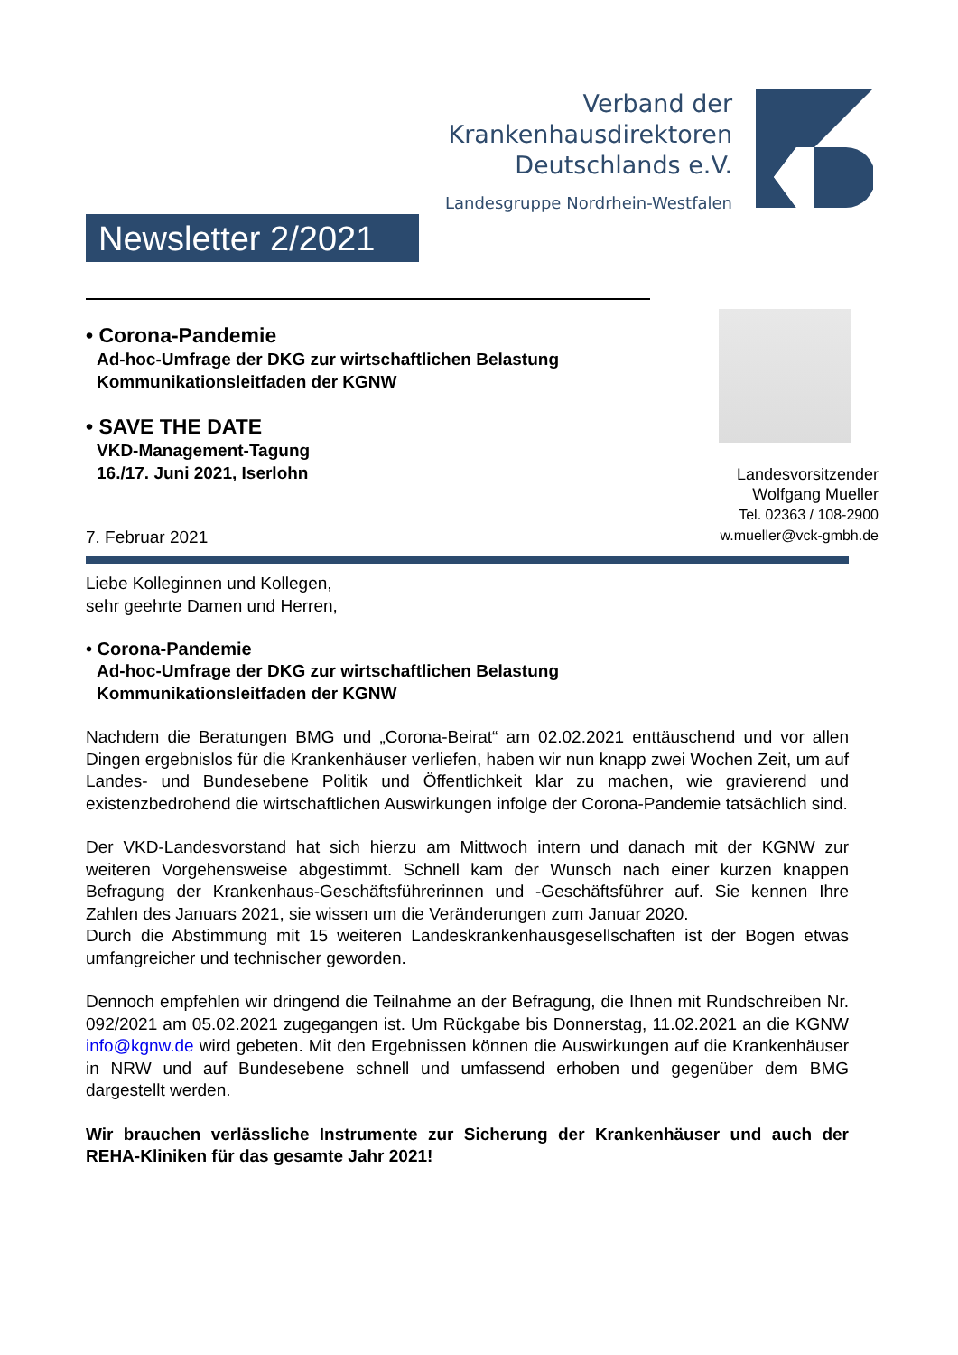Verband der
Krankenhausdirektoren
Deutschlands e.V.
Landesgruppe Nordrhein-Westfalen
Newsletter 2/2021
• Corona-Pandemie
Ad-hoc-Umfrage der DKG zur wirtschaftlichen Belastung
Kommunikationsleitfaden der KGNW
• SAVE THE DATE
VKD-Management-Tagung
16./17. Juni 2021, Iserlohn
Landesvorsitzender
Wolfgang Mueller
Tel. 02363 / 108-2900
w.mueller@vck-gmbh.de
7. Februar 2021
Liebe Kolleginnen und Kollegen,
sehr geehrte Damen und Herren,
• Corona-Pandemie
Ad-hoc-Umfrage der DKG zur wirtschaftlichen Belastung
Kommunikationsleitfaden der KGNW
Nachdem die Beratungen BMG und „Corona-Beirat“ am 02.02.2021 enttäuschend und vor allen Dingen ergebnislos für die Krankenhäuser verliefen, haben wir nun knapp zwei Wochen Zeit, um auf Landes- und Bundesebene Politik und Öffentlichkeit klar zu machen, wie gravierend und existenzbedrohend die wirtschaftlichen Auswirkungen infolge der Corona-Pandemie tatsächlich sind.
Der VKD-Landesvorstand hat sich hierzu am Mittwoch intern und danach mit der KGNW zur weiteren Vorgehensweise abgestimmt. Schnell kam der Wunsch nach einer kurzen knappen Befragung der Krankenhaus-Geschäftsführerinnen und -Geschäftsführer auf. Sie kennen Ihre Zahlen des Januars 2021, sie wissen um die Veränderungen zum Januar 2020.
Durch die Abstimmung mit 15 weiteren Landeskrankenhausgesellschaften ist der Bogen etwas umfangreicher und technischer geworden.
Dennoch empfehlen wir dringend die Teilnahme an der Befragung, die Ihnen mit Rundschreiben Nr. 092/2021 am 05.02.2021 zugegangen ist. Um Rückgabe bis Donnerstag, 11.02.2021 an die KGNW info@kgnw.de wird gebeten. Mit den Ergebnissen können die Auswirkungen auf die Krankenhäuser in NRW und auf Bundesebene schnell und umfassend erhoben und gegenüber dem BMG dargestellt werden.
Wir brauchen verlässliche Instrumente zur Sicherung der Krankenhäuser und auch der REHA-Kliniken für das gesamte Jahr 2021!